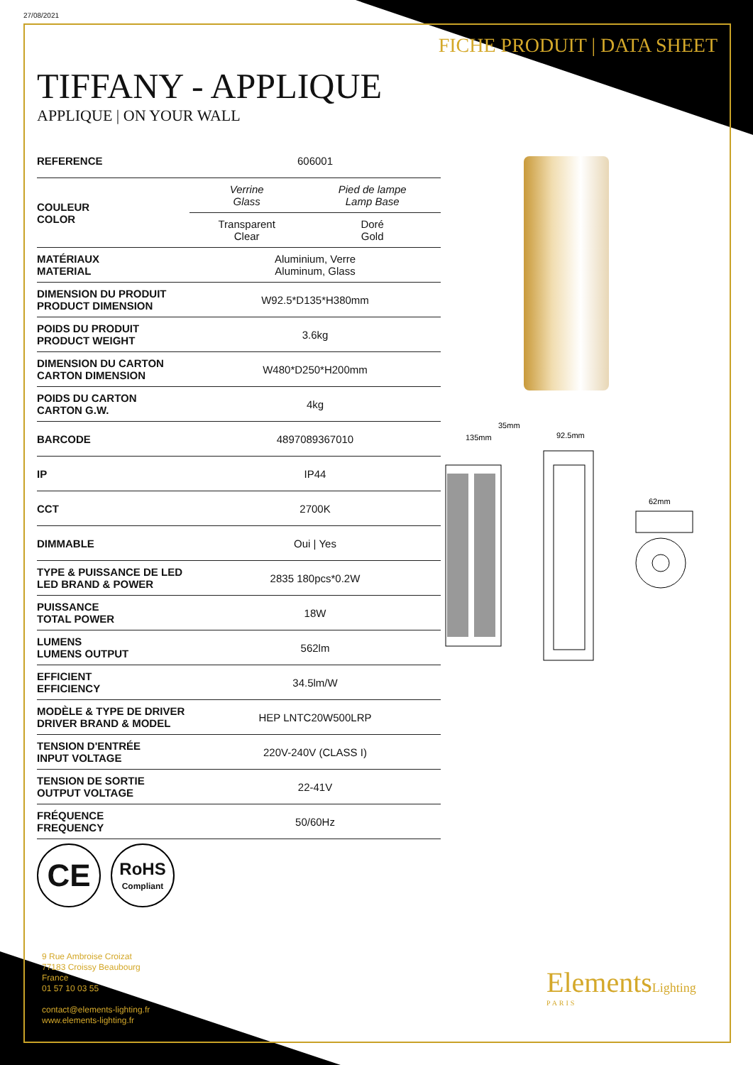27/08/2021
FICHE PRODUIT | DATA SHEET
TIFFANY - APPLIQUE
APPLIQUE | ON YOUR WALL
| REFERENCE | 606001 | |
| COULEUR COLOR | Verrine Glass | Pied de lampe Lamp Base |
| | Transparent Clear | Doré Gold |
| MATÉRIAUX MATERIAL | Aluminium, Verre Aluminum, Glass | |
| DIMENSION DU PRODUIT PRODUCT DIMENSION | W92.5*D135*H380mm | |
| POIDS DU PRODUIT PRODUCT WEIGHT | 3.6kg | |
| DIMENSION DU CARTON CARTON DIMENSION | W480*D250*H200mm | |
| POIDS DU CARTON CARTON G.W. | 4kg | |
| BARCODE | 4897089367010 | |
| IP | IP44 | |
| CCT | 2700K | |
| DIMMABLE | Oui / Yes | |
| TYPE & PUISSANCE DE LED LED BRAND & POWER | 2835 180pcs*0.2W | |
| PUISSANCE TOTAL POWER | 18W | |
| LUMENS LUMENS OUTPUT | 562lm | |
| EFFICIENT EFFICIENCY | 34.5lm/W | |
| MODÈLE & TYPE DE DRIVER DRIVER BRAND & MODEL | HEP LNTC20W500LRP | |
| TENSION D'ENTRÉE INPUT VOLTAGE | 220V-240V (CLASS I) | |
| TENSION DE SORTIE OUTPUT VOLTAGE | 22-41V | |
| FRÉQUENCE FREQUENCY | 50/60Hz | |
135mm
35mm
92.5mm
62mm
CE
RoHS
Compliant
9 Rue Ambroise Croizat
77183 Croissy Beaubourg
France
01 57 10 03 55
contact@elements-lighting.fr
www.elements-lighting.fr
ElementsLighting
PARIS